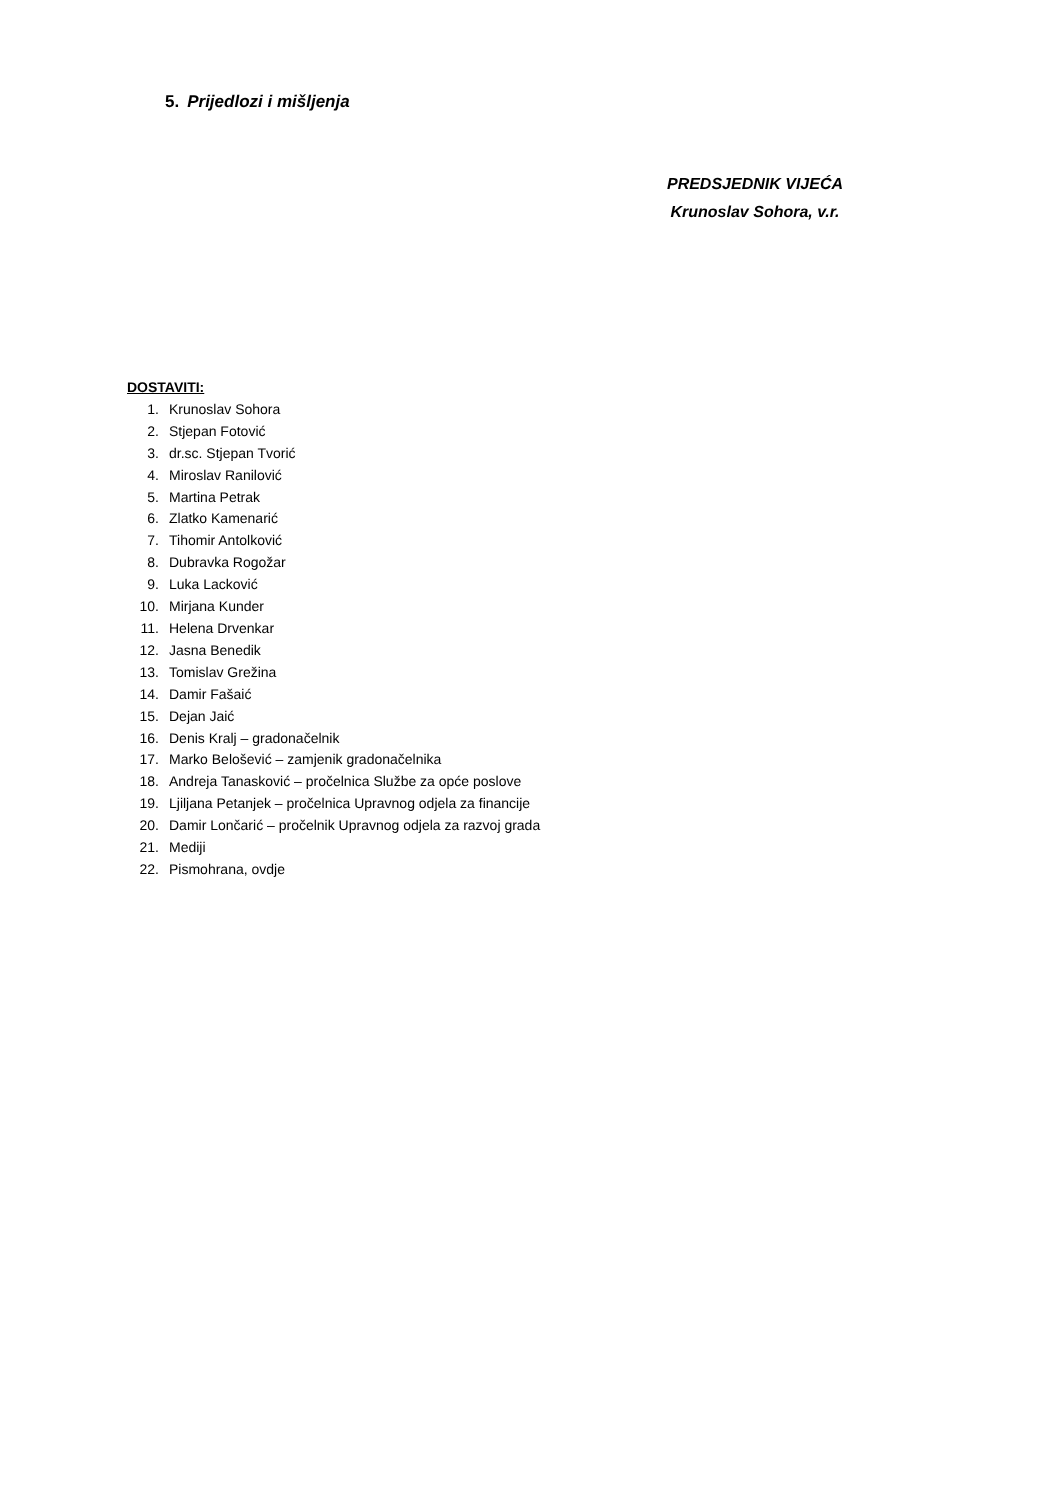5. Prijedlozi i mišljenja
PREDSJEDNIK VIJEĆA
Krunoslav Sohora, v.r.
DOSTAVITI:
1. Krunoslav Sohora
2. Stjepan Fotović
3. dr.sc. Stjepan Tvorić
4. Miroslav Ranilović
5. Martina Petrak
6. Zlatko Kamenarić
7. Tihomir Antolković
8. Dubravka Rogožar
9. Luka Lacković
10. Mirjana Kunder
11. Helena Drvenkar
12. Jasna Benedik
13. Tomislav Grežina
14. Damir Fašaić
15. Dejan Jaić
16. Denis Kralj – gradonačelnik
17. Marko Belošević – zamjenik gradonačelnika
18. Andreja Tanasković – pročelnica Službe za opće poslove
19. Ljiljana Petanjek – pročelnica Upravnog odjela za financije
20. Damir Lončarić – pročelnik Upravnog odjela za razvoj grada
21. Mediji
22. Pismohrana, ovdje